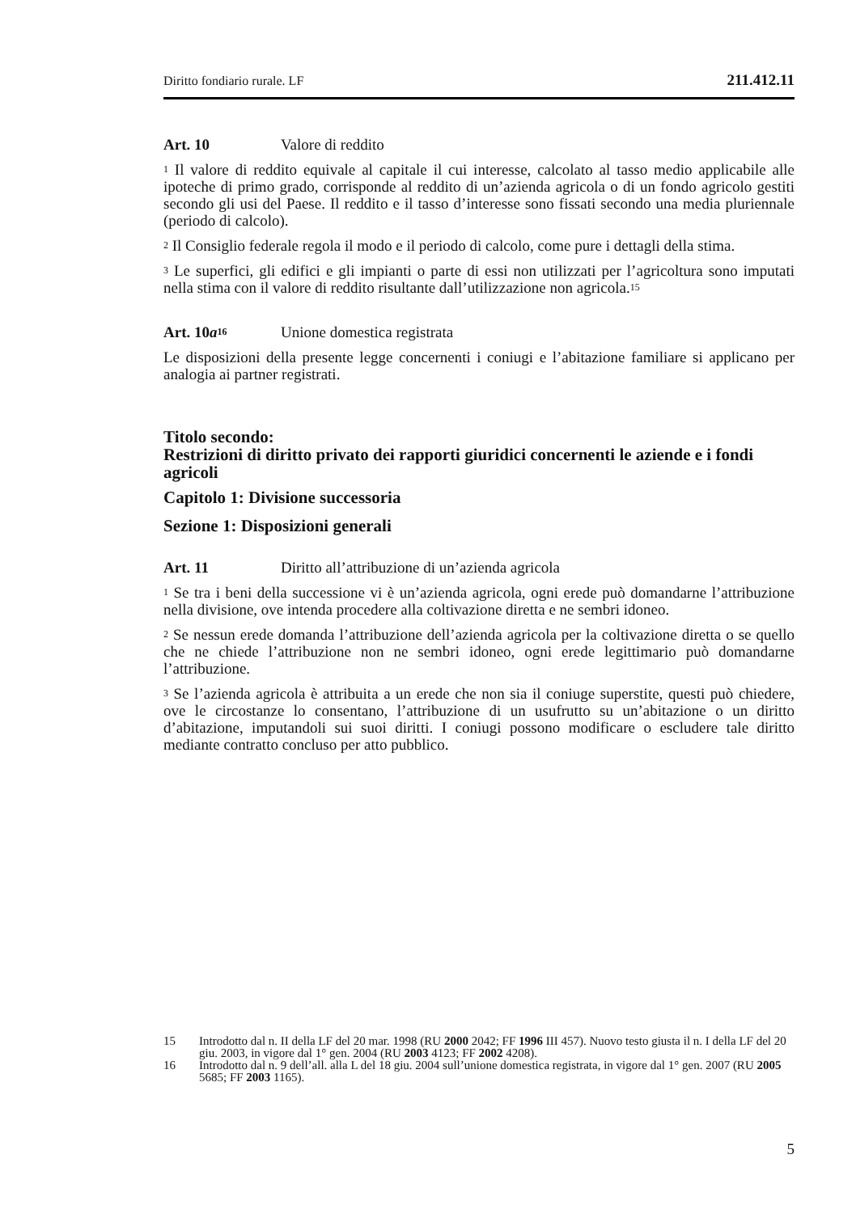Diritto fondiario rurale. LF 211.412.11
Art. 10 Valore di reddito
<sup>1</sup> Il valore di reddito equivale al capitale il cui interesse, calcolato al tasso medio applicabile alle ipoteche di primo grado, corrisponde al reddito di un’azienda agricola o di un fondo agricolo gestiti secondo gli usi del Paese. Il reddito e il tasso d’interesse sono fissati secondo una media pluriennale (periodo di calcolo).
<sup>2</sup> Il Consiglio federale regola il modo e il periodo di calcolo, come pure i dettagli della stima.
<sup>3</sup> Le superfici, gli edifici e gli impianti o parte di essi non utilizzati per l’agricoltura sono imputati nella stima con il valore di reddito risultante dall’utilizzazione non agricola.<sup>15</sup>
Art. 10a<sup>16</sup> Unione domestica registrata
Le disposizioni della presente legge concernenti i coniugi e l’abitazione familiare si applicano per analogia ai partner registrati.
Titolo secondo:
Restrizioni di diritto privato dei rapporti giuridici concernenti le aziende e i fondi agricoli
Capitolo 1: Divisione successoria
Sezione 1: Disposizioni generali
Art. 11 Diritto all’attribuzione di un’azienda agricola
<sup>1</sup> Se tra i beni della successione vi è un’azienda agricola, ogni erede può domandarne l’attribuzione nella divisione, ove intenda procedere alla coltivazione diretta e ne sembri idoneo.
<sup>2</sup> Se nessun erede domanda l’attribuzione dell’azienda agricola per la coltivazione diretta o se quello che ne chiede l’attribuzione non ne sembri idoneo, ogni erede legittimario può domandarne l’attribuzione.
<sup>3</sup> Se l’azienda agricola è attribuita a un erede che non sia il coniuge superstite, questi può chiedere, ove le circostanze lo consentano, l’attribuzione di un usufrutto su un’abitazione o un diritto d’abitazione, imputandoli sui suoi diritti. I coniugi possono modificare o escludere tale diritto mediante contratto concluso per atto pubblico.
15 Introdotto dal n. II della LF del 20 mar. 1998 (RU 2000 2042; FF 1996 III 457). Nuovo testo giusta il n. I della LF del 20 giu. 2003, in vigore dal 1° gen. 2004 (RU 2003 4123; FF 2002 4208).
16 Introdotto dal n. 9 dell’all. alla L del 18 giu. 2004 sull’unione domestica registrata, in vigore dal 1° gen. 2007 (RU 2005 5685; FF 2003 1165).
5